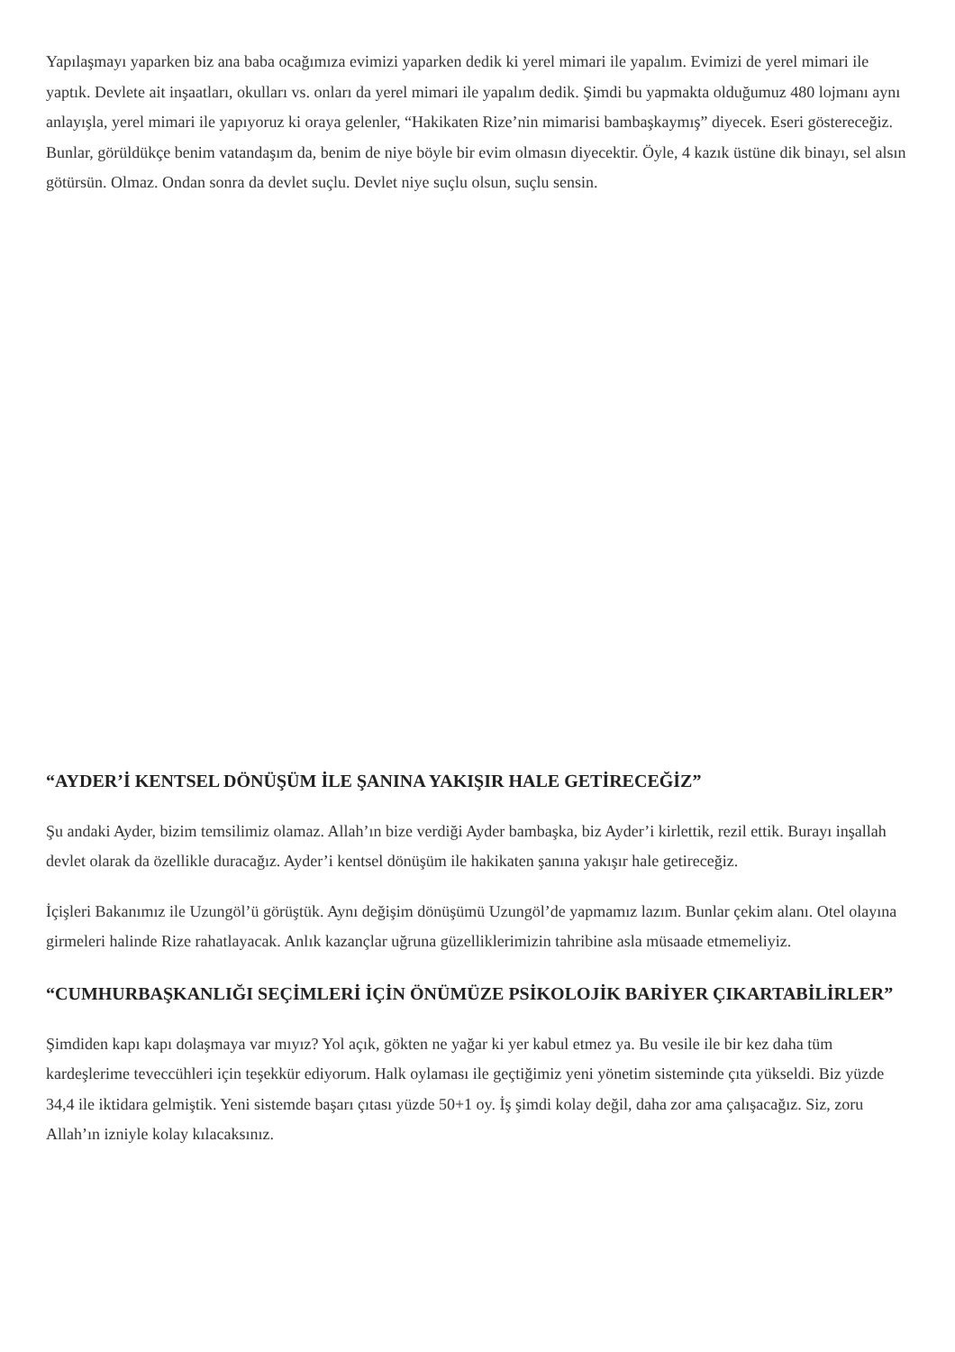Yapılaşmayı yaparken biz ana baba ocağımıza evimizi yaparken dedik ki yerel mimari ile yapalım. Evimizi de yerel mimari ile yaptık. Devlete ait inşaatları, okulları vs. onları da yerel mimari ile yapalım dedik. Şimdi bu yapmakta olduğumuz 480 lojmanı aynı anlayışla, yerel mimari ile yapıyoruz ki oraya gelenler, “Hakikaten Rize’nin mimarisi bambaşkaymış” diyecek. Eseri göstereceğiz. Bunlar, görüldükçe benim vatandaşım da, benim de niye böyle bir evim olmasın diyecektir. Öyle, 4 kazık üstüne dik binayı, sel alsın götürsün. Olmaz. Ondan sonra da devlet suçlu. Devlet niye suçlu olsun, suçlu sensin.
“AYDER’İ KENTSEL DÖNÜŞÜM İLE ŞANINA YAKIŞIR HALE GETİRECEĞİZ”
Şu andaki Ayder, bizim temsilimiz olamaz. Allah’ın bize verdiği Ayder bambaşka, biz Ayder’i kirlettik, rezil ettik. Burayı inşallah devlet olarak da özellikle duracağız. Ayder’i kentsel dönüşüm ile hakikaten şanına yakışır hale getireceğiz.
İçişleri Bakanımız ile Uzungöl’ü görüştük. Aynı değişim dönüşümü Uzungöl’de yapmamız lazım. Bunlar çekim alanı. Otel olayına girmeleri halinde Rize rahatlayacak. Anlık kazançlar uğruna güzelliklerimizin tahribine asla müsaade etmemeliyiz.
“CUMHURBAŞKANLIĞI SEÇİMLERİ İÇİN ÖNÜMÜZE PSİKOLOJİK BARİYER ÇIKARTABİLİRLER”
Şimdiden kapı kapı dolaşmaya var mıyız? Yol açık, gökten ne yağar ki yer kabul etmez ya. Bu vesile ile bir kez daha tüm kardeşlerime teveccühleri için teşekkür ediyorum. Halk oylaması ile geçtiğimiz yeni yönetim sisteminde çıta yükseldi. Biz yüzde 34,4 ile iktidara gelmiştik. Yeni sistemde başarı çıtası yüzde 50+1 oy. İş şimdi kolay değil, daha zor ama çalışacağız. Siz, zoru Allah’ın izniyle kolay kılacaksınız.